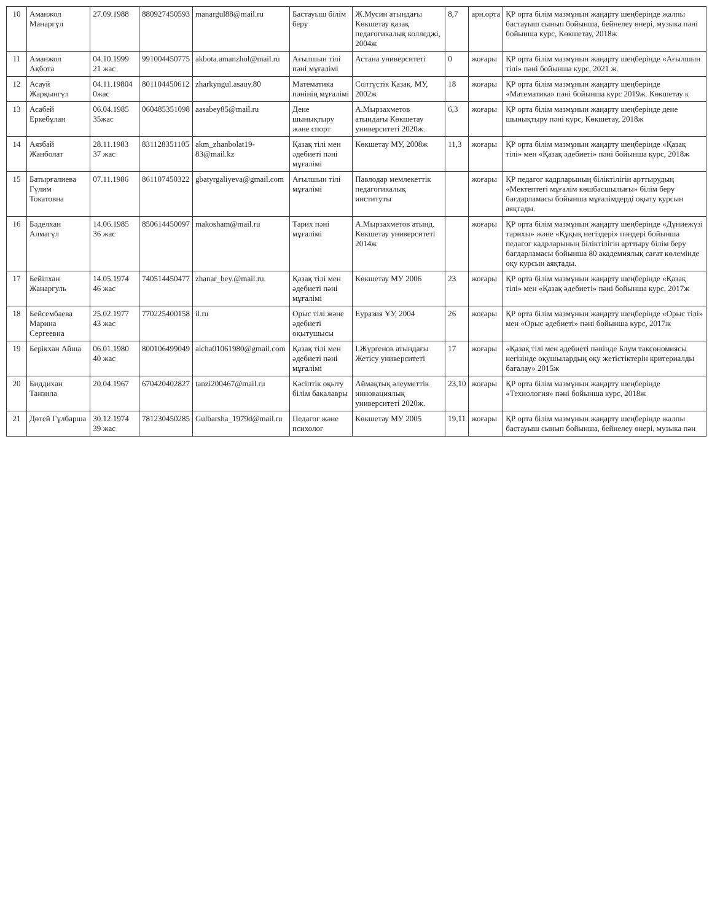| 10 | Аманжол Манаргүл | 27.09.1988 | 880927450593 | manargul88@mail.ru | Бастауыш білім беру | Ж.Мусин атындағы Көкшетау қазақ педагогикалық колледжі, 2004ж | 8,7 | арн.орта | ҚР орта білім мазмұнын жаңарту шеңберінде жалпы бастауыш сынып бойынша, бейнелеу өнері, музыка пәні бойынша курс, Көкшетау, 2018ж |
| 11 | Аманжол Ақбота | 04.10.1999 21 жас | 991004450775 | akbota.amanzhol@mail.ru | Ағылшын тілі пәні мұғалімі | Астана университеті | 0 | жоғары | ҚР орта білім мазмұнын жаңарту шеңберінде «Ағылшын тілі» пәні бойынша курс, 2021 ж. |
| 12 | Асауй Жарқынгүл | 04.11.19804 0жас | 801104450612 | zharkyngul.asauy.80 | Математика пәнінің мұғалімі | Солтүстік Қазақ. МУ, 2002ж | 18 | жоғары | ҚР орта білім мазмұнын жаңарту шеңберінде «Математика» пәні бойынша курс 2019ж. Көкшетау к |
| 13 | Асабей Еркебұлан | 06.04.1985 35жас | 060485351098 | aasabey85@mail.ru | Дене шынықтыру және спорт | А.Мырзахметов атындағы Көкшетау университеті 2020ж. | 6,3 | жоғары | ҚР орта білім мазмұнын жаңарту шеңберінде дене шынықтыру пәні курс, Көкшетау, 2018ж |
| 14 | Аязбай Жанболат | 28.11.1983 37 жас | 831128351105 | akm_zhanbolat19-83@mail.kz | Қазақ тілі мен әдебиеті пәні мұғалімі | Көкшетау МУ, 2008ж | 11,3 | жоғары | ҚР орта білім мазмұнын жаңарту шеңберінде «Қазақ тілі» мен «Қазақ әдебиеті» пәні бойынша курс, 2018ж |
| 15 | Батырғалиева Гүлим Токатовна | 07.11.1986 | 861107450322 | gbatyrgaliyeva@gmail.com | Ағылшын тілі мұғалімі | Павлодар мемлекеттік педагогикалық институты | | жоғары | ҚР педагог кадрларының біліктілігін арттырудың «Мектептегі мұғалім көшбасшылығы» білім беру бағдарламасы бойынша мұғалімдерді оқыту курсын аяқтады. |
| 16 | Бәделхан Алмагүл | 14.06.1985 36 жас | 850614450097 | makosham@mail.ru | Тарих пәні мұғалімі | А.Мырзахметов атынд. Көкшетау университеті 2014ж | | жоғары | ҚР орта білім мазмұнын жаңарту шеңберінде «Дүниежүзі тарихы» және «Құқық негіздері» пәндері бойынша педагог кадрларының біліктілігін арттыру білім беру бағдарламасы бойынша 80 академиялық сағат көлемінде оқу курсын аяқтады. |
| 17 | Бейілхан Жанаргуль | 14.05.1974 46 жас | 740514450477 | zhanar_bey.@mail.ru. | Қазақ тілі мен әдебиеті пәні мұғалімі | Көкшетау МУ 2006 | 23 | жоғары | ҚР орта білім мазмұнын жаңарту шеңберінде «Қазақ тілі» мен «Қазақ әдебиеті» пәні бойынша курс, 2017ж |
| 18 | Бейсембаева Марина Сергеевна | 25.02.1977 43 жас | 770225400158 | il.ru | Орыс тілі және әдебиеті оқытушысы | Еуразия ҰУ, 2004 | 26 | жоғары | ҚР орта білім мазмұнын жаңарту шеңберінде «Орыс тілі» мен «Орыс әдебиеті» пәні бойынша курс, 2017ж |
| 19 | Берікхан Айша | 06.01.1980 40 жас | 800106499049 | aicha01061980@gmail.com | Қазақ тілі мен әдебиеті пәні мұғалімі | І.Жүргенов атындағы Жетісу университеті | 17 | жоғары | «Қазақ тілі мен әдебиеті пәнінде Блум таксономиясы негізінде оқушылардың оқу жетістіктерін критериалды бағалау» 2015ж |
| 20 | Биддихан Танзила | 20.04.1967 | 670420402827 | tanzi200467@mail.ru | Кәсіптік оқыту білім бакалавры | Аймақтық әлеуметтік инновациялық университеті 2020ж. | 23,10 | жоғары | ҚР орта білім мазмұнын жаңарту шеңберінде «Технология» пәні бойынша курс, 2018ж |
| 21 | Дөтей Гүлбарша | 30.12.1974 39 жас | 781230450285 | Gulbarsha_1979d@mail.ru | Педагог және психолог | Көкшетау МУ 2005 | 19,11 | жоғары | ҚР орта білім мазмұнын жаңарту шеңберінде жалпы бастауыш сынып бойынша, бейнелеу өнері, музыка пән |